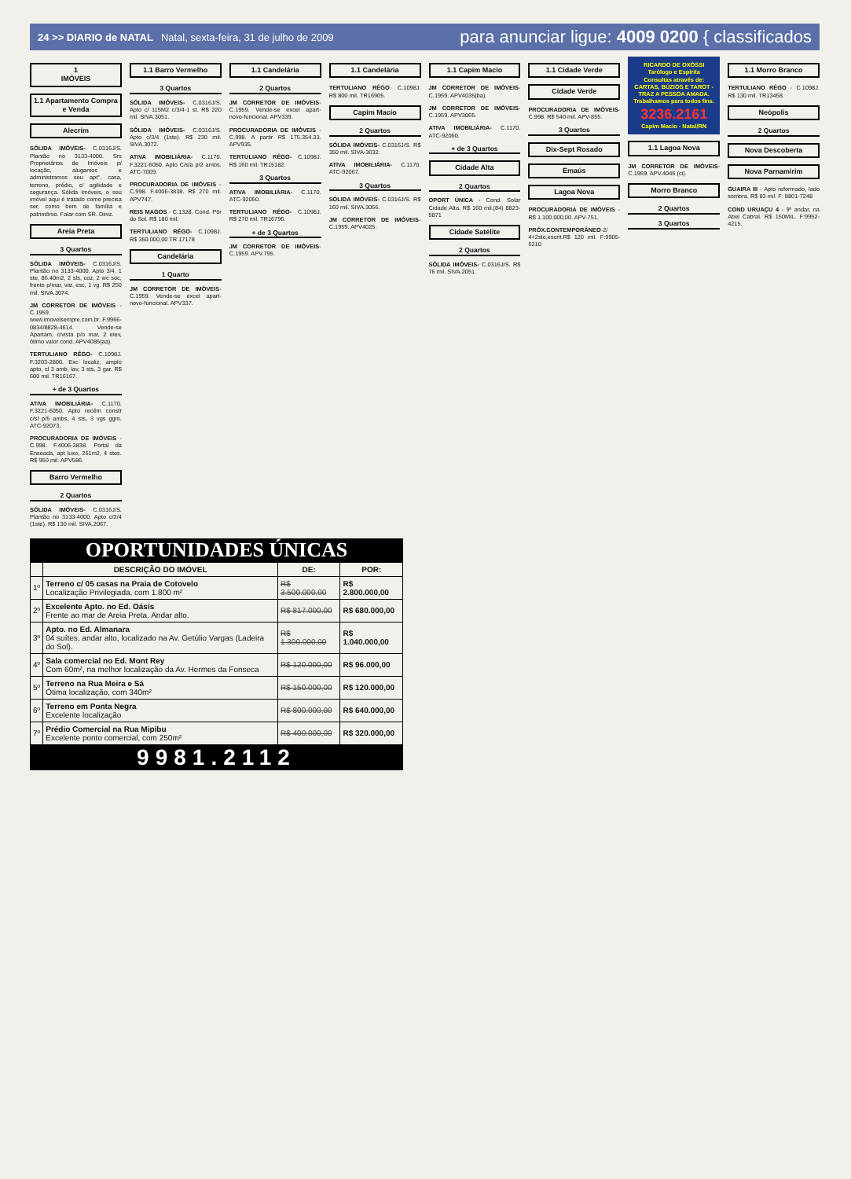24 >> DIARIO de NATAL Natal, sexta-feira, 31 de julho de 2009 para anunciar ligue: 4009 0200 { classificados
1
IMÓVEIS
1.1 Apartamento Compra e Venda
Alecrim
SÓLIDA IMÓVEIS- C.0316J/S. Plantão no 3133-4000. Srs Proprietários de Imóveis p/ locação, alugamos e administramos seu apt°, casa, terreno, prédio, c/ agilidade e segurança. Sólida Imóveis, o seu imóvel aqui é tratado como precisa ser, como bem de família e patrimônio. Falar com SR. Diniz.
Areia Preta
3 Quartos
SÓLIDA IMÓVEIS- C.0316J/S. Plantão no 3133-4000. Apto 3/4, 1 ste, 86.40m2, 2 sls, coz, 2 wc soc, frente p/mar, var, esc, 1 vg. R$ 250 mil. SIVA.3074.
JM CORRETOR DE IMÓVEIS - C.1959. www.imoveisempre.com.br. F.9966-0834/8828-4614. Vende-se Apartam, c/vista p/o mar, 2 elev, ótimo valor cond. APV4085(aa).
TERTULIANO RÊGO- C.1098J. F.3203-2800. Exc localiz, amplo apto, sl 3 amb, lav, 3 sts, 3 gar. R$ 600 mil. TR16167.
+ de 3 Quartos
ATIVA IMOBILIÁRIA- C.1170. F.3221-6050. Apto recém constr c/sl p/5 ambs, 4 sts, 3 vgs ggm. ATC-92073.
PROCURADORIA DE IMÓVEIS - C.998. F.4006-3838. Portal da Enseada, apt luxo, 261m2, 4 stes. R$ 950 mil. APV586.
Barro Vermelho
2 Quartos
SÓLIDA IMÓVEIS- C.0316J/S. Plantão no 3133-4000. Apto c/2/4 (1ste). R$ 130 mil. SIVA.2067.
1.1 Barro Vermelho
3 Quartos
SÓLIDA IMÓVEIS- C.0316J/S. Apto c/ 115M2 c/3/4-1 st. R$ 220 mil. SIVA.3051.
SÓLIDA IMÓVEIS- C.0316J/S. Apto c/3/4 (1ste). R$ 230 mil. SIVA.3072.
ATIVA IMOBILIÁRIA- C.1170. F.3221-6050. Apto C/sla p/2 ambs. ATC-7009.
PROCURADORIA DE IMÓVEIS - C.998. F.4006-3838. R$ 270 mil. APV747.
REIS MAGOS - C.1328. Cond. Pôr do Sol. R$ 180 mil.
TERTULIANO RÊGO- C.1098J. R$ 350.000,00 TR 17178
Candelária
1 Quarto
JM CORRETOR DE IMÓVEIS- C.1959. Vende-se excel apart-novo-funcional. APV337.
1.1 Candelária
2 Quartos
JM CORRETOR DE IMÓVEIS- C.1959. Vende-se excel apart-novo-funcional. APV339.
PROCURADORIA DE IMÓVEIS - C.998. A partir R$ 175.354.33. APV935.
TERTULIANO RÊGO- C.1098J. R$ 160 mil. TR15182.
3 Quartos
ATIVA IMOBILIÁRIA- C.1170. ATC-92050.
TERTULIANO RÊGO- C.1098J. R$ 270 mil. TR16796.
+ de 3 Quartos
JM CORRETOR DE IMÓVEIS- C.1959. APV.795.
1.1 Candelária
TERTULIANO RÊGO- C.1098J. R$ 800 mil. TR16905.
Capim Macio
2 Quartos
SÓLIDA IMÓVEIS- C.0316J/S. R$ 350 mil. SIVA-3032.
ATIVA IMOBILIÁRIA- C.1170. ATC-92067.
3 Quartos
SÓLIDA IMÓVEIS- C.0316J/S. R$ 160 mil. SIVA.3056.
JM CORRETOR DE IMÓVEIS- C.1959. APV4025.
1.1 Capim Macio
JM CORRETOR DE IMÓVEIS- C.1959. APV4035(ba).
JM CORRETOR DE IMÓVEIS- C.1959. APV3065.
ATIVA IMOBILIÁRIA- C.1170. ATC-92060.
+ de 3 Quartos
Cidade Alta
2 Quartos
OPORT ÚNICA - Cond. Solar Cidade Alta. R$ 160 mil.(84) 8823-5871
Cidade Satélite
2 Quartos
SÓLIDA IMÓVEIS- C.0316J/S. R$ 76 mil. SIVA.2051.
1.1 Cidade Verde
Cidade Verde
PROCURADORIA DE IMÓVEIS- C.998. R$ 540 mil. APV-855.
3 Quartos
Dix-Sept Rosado
Emaús
Lagoa Nova
PROCURADORIA DE IMÓVEIS - R$ 1.100.000,00. APV-751.
PRÓX.CONTEMPORÂNEO-2/ 4+2ste,escrit.R$ 120 mil. F:9905-5210
RICARDO DE OXÓSSI
Tarólogo e Espírita
Consultas através de: CARTAS, BÚZIOS E TAROT - TRAZ A PESSOA AMADA.
Trabalhamos para todos fins.
3236.2161 Capim Macio - Natal/RN
1.1 Lagoa Nova
JM CORRETOR DE IMÓVEIS- C.1959. APV.4045.(ci).
Morro Branco
2 Quartos
3 Quartos
1.1 Morro Branco
TERTULIANO RÊGO - C.1098J. R$ 130 mil. TR13458.
Neópolis
2 Quartos
Nova Descoberta
Nova Parnamirim
GUAIRA III - Apto reformado, lado sombra. R$ 83 mil. F: 8801-7248
COND URUAÇU 4 - 9º andar, na Abel Cabral. R$ 150MIL. F:9952-4215.
OPORTUNIDADES ÚNICAS
| | DESCRIÇÃO DO IMÓVEL | DE: | POR: |
| --- | --- | --- | --- |
| 1º | Terreno c/ 05 casas na Praia de Cotovelo Localização Privilegiada, com 1.800 m² | R$ 3.500.000,00 | R$ 2.800.000,00 |
| 2º | Excelente Apto. no Ed. Oásis Frente ao mar de Areia Preta. Andar alto. | R$ 817.000,00 | R$ 680.000,00 |
| 3º | Apto. no Ed. Almanara 04 suítes, andar alto, localizado na Av. Getúlio Vargas (Ladeira do Sol). | R$ 1.300.000,00 | R$ 1.040.000,00 |
| 4º | Sala comercial no Ed. Mont Rey Com 60m², na melhor localização da Av. Hermes da Fonseca | R$ 120.000,00 | R$ 96.000,00 |
| 5º | Terreno na Rua Meira e Sá Ótima localização, com 340m² | R$ 150.000,00 | R$ 120.000,00 |
| 6º | Terreno em Ponta Negra Excelente localização | R$ 800.000,00 | R$ 640.000,00 |
| 7º | Prédio Comercial na Rua Mipibu Excelente ponto comercial, com 250m² | R$ 400.000,00 | R$ 320.000,00 |
9981.2112